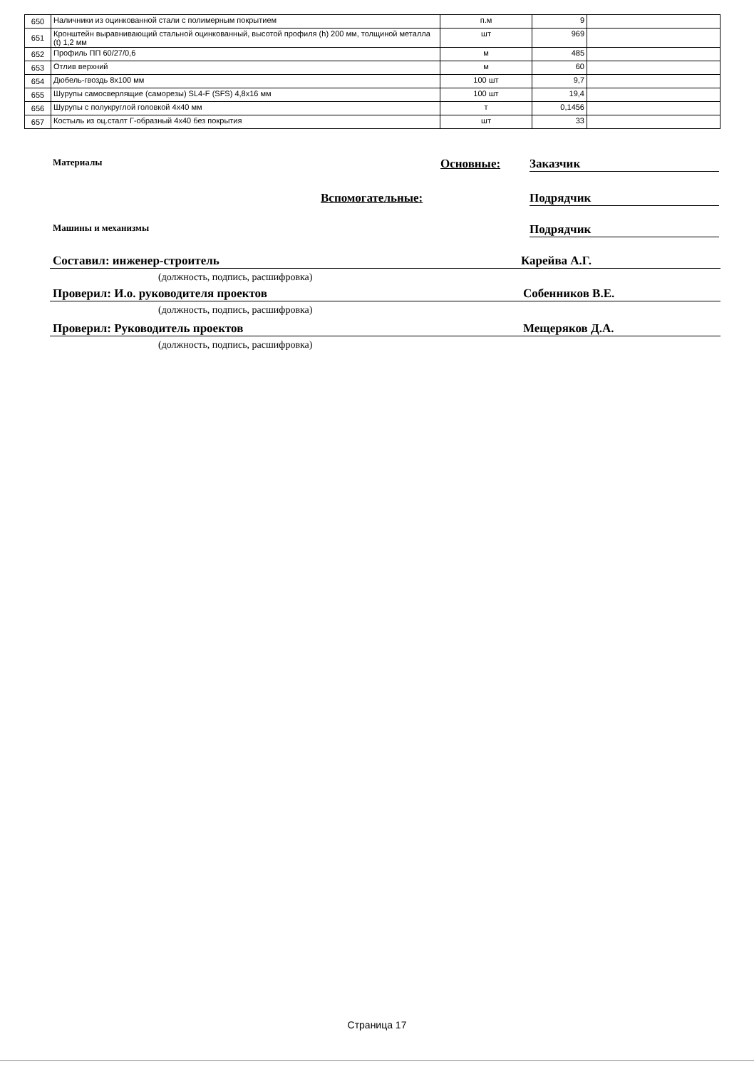| 650 | Наличники из оцинкованной стали с полимерным покрытием | п.м | 9 | |
| 651 | Кронштейн выравнивающий стальной оцинкованный, высотой профиля (h) 200 мм, толщиной металла (t) 1,2 мм | шт | 969 | |
| 652 | Профиль ПП 60/27/0,6 | м | 485 | |
| 653 | Отлив верхний | м | 60 | |
| 654 | Дюбель-гвоздь 8х100 мм | 100 шт | 9,7 | |
| 655 | Шурупы самосверлящие (саморезы) SL4-F (SFS) 4,8х16 мм | 100 шт | 19,4 | |
| 656 | Шурупы с полукруглой головкой 4х40 мм | т | 0,1456 | |
| 657 | Костыль из оц.сталт Г-образный 4х40 без покрытия | шт | 33 | |
Материалы Основные: Заказчик
Вспомогательные: Подрядчик
Машины и механизмы Подрядчик
Составил: инженер-строитель Карейва А.Г.
(должность, подпись, расшифровка)
Проверил: И.о. руководителя проектов Собенников В.Е.
(должность, подпись, расшифровка)
Проверил: Руководитель проектов Мещеряков Д.А.
(должность, подпись, расшифровка)
Страница 17